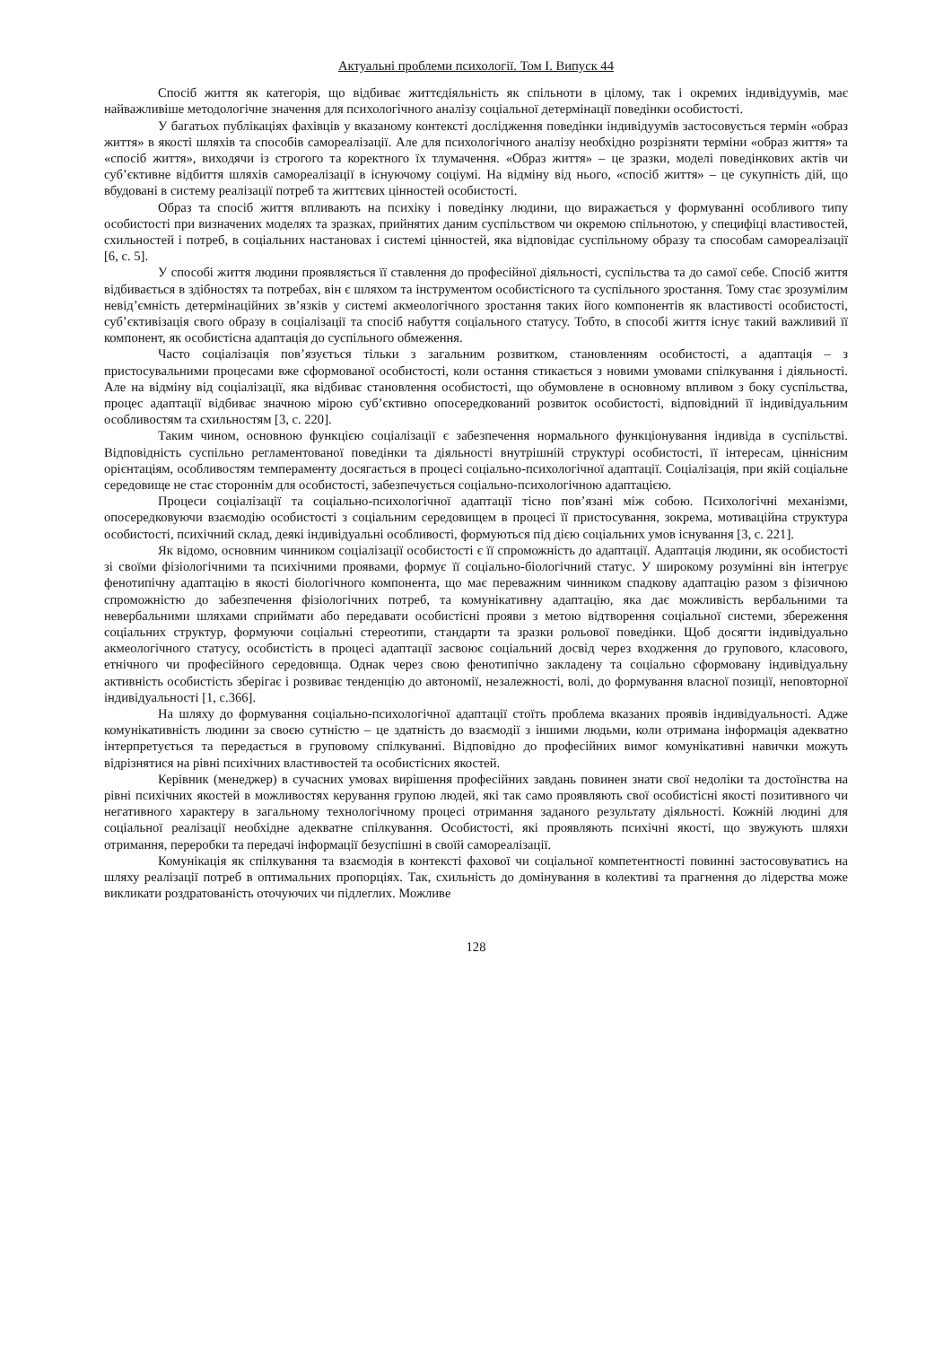Актуальні проблеми психології. Том І. Випуск 44
Спосіб життя як категорія, що відбиває життєдіяльність як спільноти в цілому, так і окремих індивідуумів, має найважливіше методологічне значення для психологічного аналізу соціальної детермінації поведінки особистості.
У багатьох публікаціях фахівців у вказаному контексті дослідження поведінки індивідуумів застосовується термін «образ життя» в якості шляхів та способів самореалізації. Але для психологічного аналізу необхідно розрізняти терміни «образ життя» та «спосіб життя», виходячи із строгого та коректного їх тлумачення. «Образ життя» – це зразки, моделі поведінкових актів чи суб’єктивне відбиття шляхів самореалізації в існуючому соціумі. На відміну від нього, «спосіб життя» – це сукупність дій, що вбудовані в систему реалізації потреб та життєвих цінностей особистості.
Образ та спосіб життя впливають на психіку і поведінку людини, що виражається у формуванні особливого типу особистості при визначених моделях та зразках, прийнятих даним суспільством чи окремою спільнотою, у специфіці властивостей, схильностей і потреб, в соціальних настановах і системі цінностей, яка відповідає суспільному образу та способам самореалізації [6, с. 5].
У способі життя людини проявляється її ставлення до професійної діяльності, суспільства та до самої себе. Спосіб життя відбивається в здібностях та потребах, він є шляхом та інструментом особистісного та суспільного зростання. Тому стає зрозумілим невід’ємність детермінаційних зв’язків у системі акмеологічного зростання таких його компонентів як властивості особистості, суб’єктивізація свого образу в соціалізації та спосіб набуття соціального статусу. Тобто, в способі життя існує такий важливий її компонент, як особистісна адаптація до суспільного обмеження.
Часто соціалізація пов’язується тільки з загальним розвитком, становленням особистості, а адаптація – з пристосувальними процесами вже сформованої особистості, коли остання стикається з новими умовами спілкування і діяльності. Але на відміну від соціалізації, яка відбиває становлення особистості, що обумовлене в основному впливом з боку суспільства, процес адаптації відбиває значною мірою суб’єктивно опосередкований розвиток особистості, відповідний її індивідуальним особливостям та схильностям [3, с. 220].
Таким чином, основною функцією соціалізації є забезпечення нормального функціонування індивіда в суспільстві. Відповідність суспільно регламентованої поведінки та діяльності внутрішній структурі особистості, її інтересам, ціннісним орієнтаціям, особливостям темпераменту досягається в процесі соціально-психологічної адаптації. Соціалізація, при якій соціальне середовище не стає стороннім для особистості, забезпечується соціально-психологічною адаптацією.
Процеси соціалізації та соціально-психологічної адаптації тісно пов’язані між собою. Психологічні механізми, опосередковуючи взаємодію особистості з соціальним середовищем в процесі її пристосування, зокрема, мотиваційна структура особистості, психічний склад, деякі індивідуальні особливості, формуються під дією соціальних умов існування [3, с. 221].
Як відомо, основним чинником соціалізації особистості є її спроможність до адаптації. Адаптація людини, як особистості зі своїми фізіологічними та психічними проявами, формує її соціально-біологічний статус. У широкому розумінні він інтегрує фенотипічну адаптацію в якості біологічного компонента, що має переважним чинником спадкову адаптацію разом з фізичною спроможністю до забезпечення фізіологічних потреб, та комунікативну адаптацію, яка дає можливість вербальними та невербальними шляхами сприймати або передавати особистісні прояви з метою відтворення соціальної системи, збереження соціальних структур, формуючи соціальні стереотипи, стандарти та зразки рольової поведінки. Щоб досягти індивідуально акмеологічного статусу, особистість в процесі адаптації засвоює соціальний досвід через входження до групового, класового, етнічного чи професійного середовища. Однак через свою фенотипічно закладену та соціально сформовану індивідуальну активність особистість зберігає і розвиває тенденцію до автономії, незалежності, волі, до формування власної позиції, неповторної індивідуальності [1, с.366].
На шляху до формування соціально-психологічної адаптації стоїть проблема вказаних проявів індивідуальності. Адже комунікативність людини за своєю сутністю – це здатність до взаємодії з іншими людьми, коли отримана інформація адекватно інтерпретується та передається в груповому спілкуванні. Відповідно до професійних вимог комунікативні навички можуть відрізнятися на рівні психічних властивостей та особистісних якостей.
Керівник (менеджер) в сучасних умовах вирішення професійних завдань повинен знати свої недоліки та достоїнства на рівні психічних якостей в можливостях керування групою людей, які так само проявляють свої особистісні якості позитивного чи негативного характеру в загальному технологічному процесі отримання заданого результату діяльності. Кожній людині для соціальної реалізації необхідне адекватне спілкування. Особистості, які проявляють психічні якості, що звужують шляхи отримання, переробки та передачі інформації безуспішні в своїй самореалізації.
Комунікація як спілкування та взаємодія в контексті фахової чи соціальної компетентності повинні застосовуватись на шляху реалізації потреб в оптимальних пропорціях. Так, схильність до домінування в колективі та прагнення до лідерства може викликати роздратованість оточуючих чи підлеглих. Можливе
128